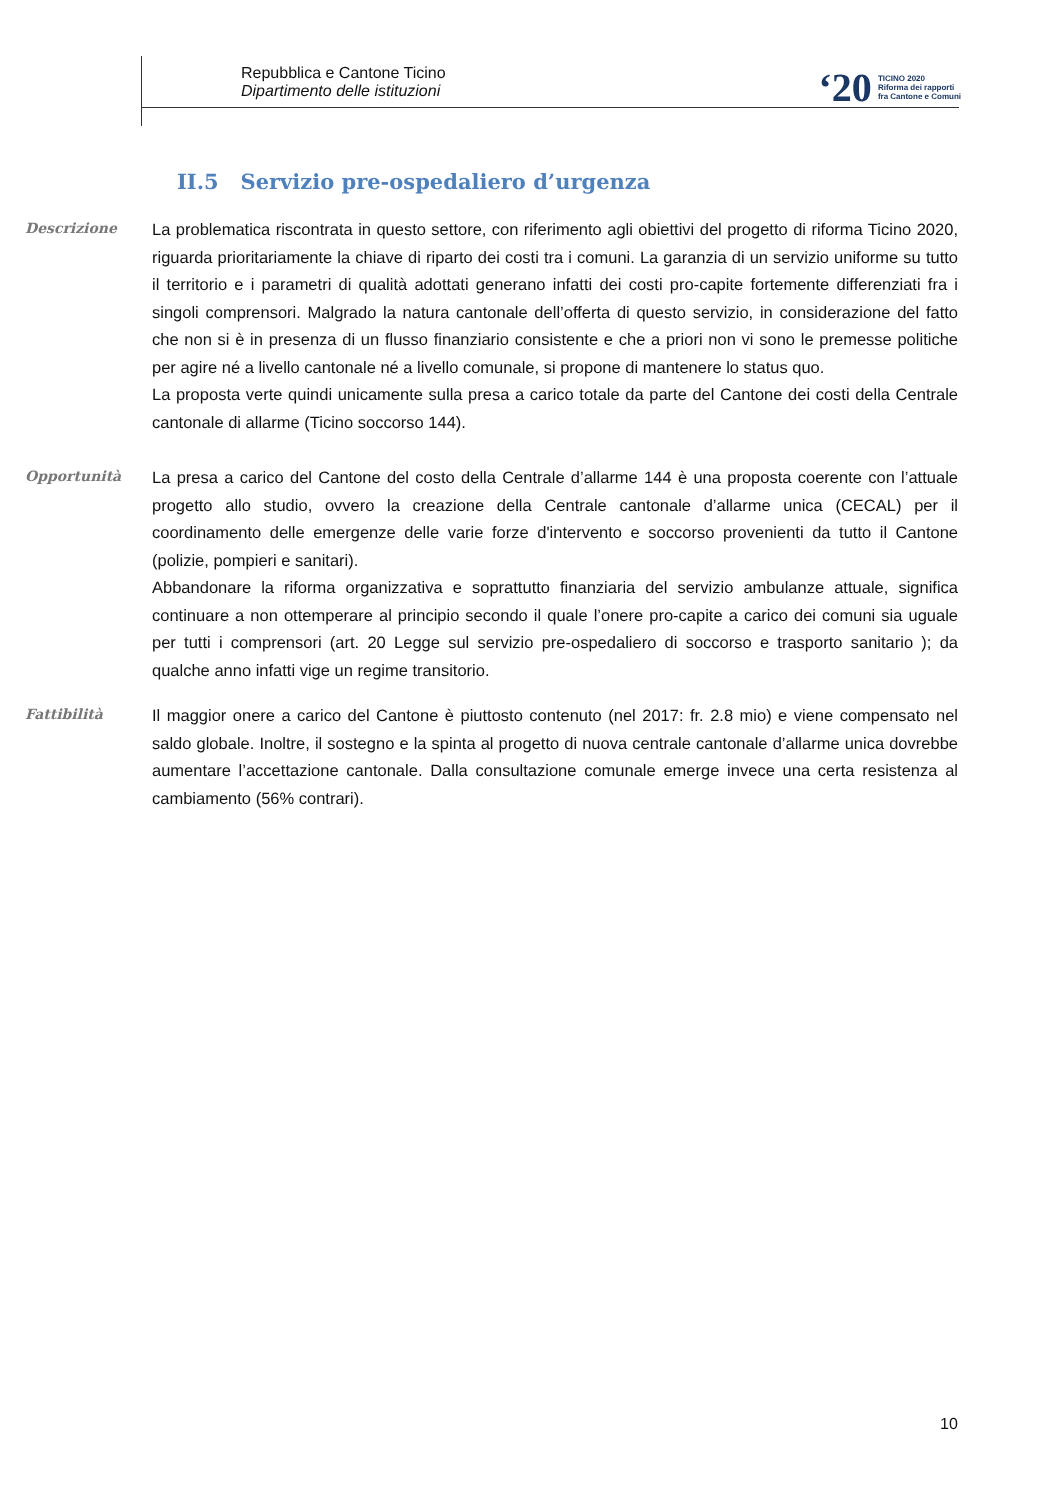Repubblica e Cantone Ticino
Dipartimento delle istituzioni
‘20 TICINO 2020
Riforma dei rapporti
fra Cantone e Comuni
II.5 Servizio pre-ospedaliero d’urgenza
Descrizione
La problematica riscontrata in questo settore, con riferimento agli obiettivi del progetto di riforma Ticino 2020, riguarda prioritariamente la chiave di riparto dei costi tra i comuni. La garanzia di un servizio uniforme su tutto il territorio e i parametri di qualità adottati generano infatti dei costi pro-capite fortemente differenziati fra i singoli comprensori. Malgrado la natura cantonale dell’offerta di questo servizio, in considerazione del fatto che non si è in presenza di un flusso finanziario consistente e che a priori non vi sono le premesse politiche per agire né a livello cantonale né a livello comunale, si propone di mantenere lo status quo.
La proposta verte quindi unicamente sulla presa a carico totale da parte del Cantone dei costi della Centrale cantonale di allarme (Ticino soccorso 144).
Opportunità
La presa a carico del Cantone del costo della Centrale d’allarme 144 è una proposta coerente con l’attuale progetto allo studio, ovvero la creazione della Centrale cantonale d’allarme unica (CECAL) per il coordinamento delle emergenze delle varie forze d'intervento e soccorso provenienti da tutto il Cantone (polizie, pompieri e sanitari).
Abbandonare la riforma organizzativa e soprattutto finanziaria del servizio ambulanze attuale, significa continuare a non ottemperare al principio secondo il quale l’onere pro-capite a carico dei comuni sia uguale per tutti i comprensori (art. 20 Legge sul servizio pre-ospedaliero di soccorso e trasporto sanitario ); da qualche anno infatti vige un regime transitorio.
Fattibilità
Il maggior onere a carico del Cantone è piuttosto contenuto (nel 2017: fr. 2.8 mio) e viene compensato nel saldo globale. Inoltre, il sostegno e la spinta al progetto di nuova centrale cantonale d’allarme unica dovrebbe aumentare l’accettazione cantonale. Dalla consultazione comunale emerge invece una certa resistenza al cambiamento (56% contrari).
10